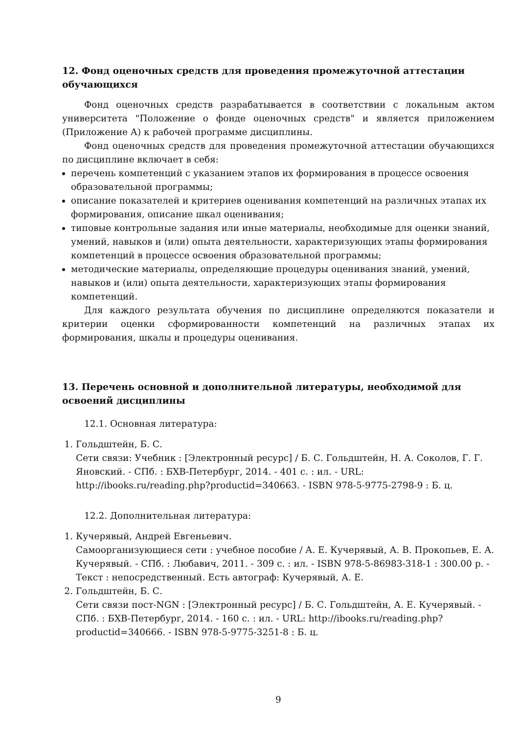12. Фонд оценочных средств для проведения промежуточной аттестации обучающихся
Фонд оценочных средств разрабатывается в соответствии с локальным актом университета "Положение о фонде оценочных средств" и является приложением (Приложение А) к рабочей программе дисциплины.
Фонд оценочных средств для проведения промежуточной аттестации обучающихся по дисциплине включает в себя:
перечень компетенций с указанием этапов их формирования в процессе освоения образовательной программы;
описание показателей и критериев оценивания компетенций на различных этапах их формирования, описание шкал оценивания;
типовые контрольные задания или иные материалы, необходимые для оценки знаний, умений, навыков и (или) опыта деятельности, характеризующих этапы формирования компетенций в процессе освоения образовательной программы;
методические материалы, определяющие процедуры оценивания знаний, умений, навыков и (или) опыта деятельности, характеризующих этапы формирования компетенций.
Для каждого результата обучения по дисциплине определяются показатели и критерии оценки сформированности компетенций на различных этапах их формирования, шкалы и процедуры оценивания.
13. Перечень основной и дополнительной литературы, необходимой для освоений дисциплины
12.1. Основная литература:
1. Гольдштейн, Б. С.
Сети связи: Учебник : [Электронный ресурс] / Б. С. Гольдштейн, Н. А. Соколов, Г. Г. Яновский. - СПб. : БХВ-Петербург, 2014. - 401 с. : ил. - URL: http://ibooks.ru/reading.php?productid=340663. - ISBN 978-5-9775-2798-9 : Б. ц.
12.2. Дополнительная литература:
1. Кучерявый, Андрей Евгеньевич.
Самоорганизующиеся сети : учебное пособие / А. Е. Кучерявый, А. В. Прокопьев, Е. А. Кучерявый. - СПб. : Любавич, 2011. - 309 с. : ил. - ISBN 978-5-86983-318-1 : 300.00 р. - Текст : непосредственный. Есть автограф: Кучерявый, А. Е.
2. Гольдштейн, Б. С.
Сети связи пост-NGN : [Электронный ресурс] / Б. С. Гольдштейн, А. Е. Кучерявый. - СПб. : БХВ-Петербург, 2014. - 160 с. : ил. - URL: http://ibooks.ru/reading.php?productid=340666. - ISBN 978-5-9775-3251-8 : Б. ц.
9